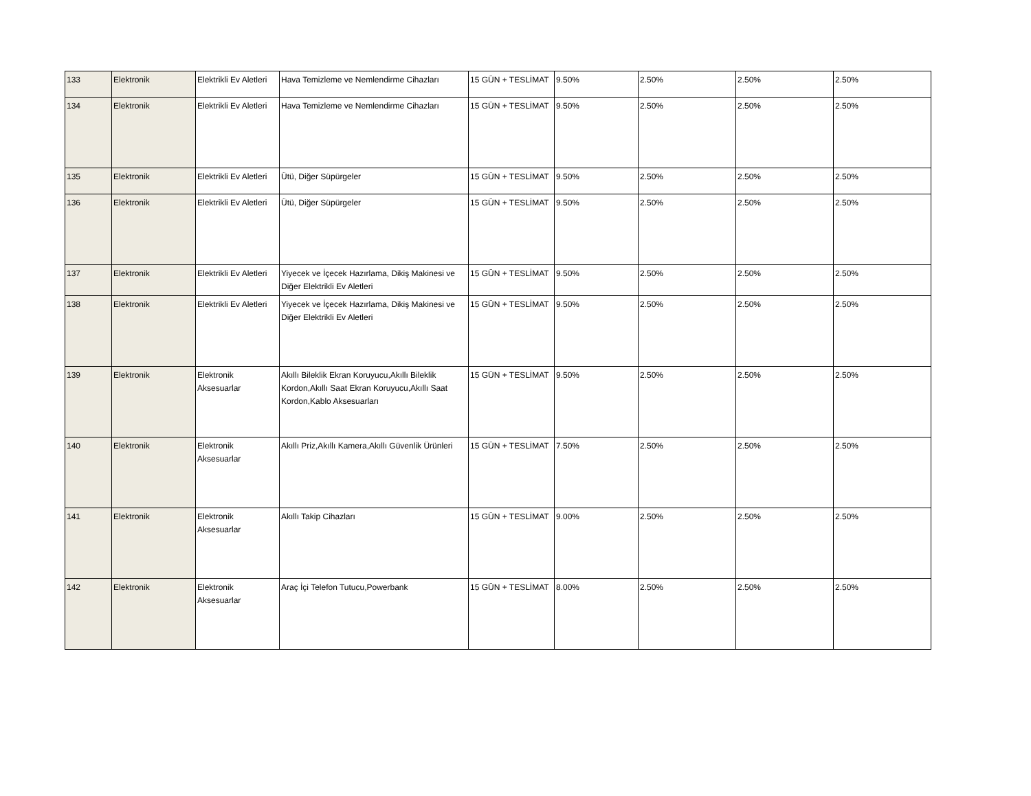| 133 | Elektronik | Elektrikli Ev Aletleri | Hava Temizleme ve Nemlendirme Cihazları | 15 GÜN + TESLİMAT | 9.50% | 2.50% | 2.50% | 2.50% |
| 134 | Elektronik | Elektrikli Ev Aletleri | Hava Temizleme ve Nemlendirme Cihazları | 15 GÜN + TESLİMAT | 9.50% | 2.50% | 2.50% | 2.50% |
| 135 | Elektronik | Elektrikli Ev Aletleri | Ütü, Diğer Süpürgeler | 15 GÜN + TESLİMAT | 9.50% | 2.50% | 2.50% | 2.50% |
| 136 | Elektronik | Elektrikli Ev Aletleri | Ütü, Diğer Süpürgeler | 15 GÜN + TESLİMAT | 9.50% | 2.50% | 2.50% | 2.50% |
| 137 | Elektronik | Elektrikli Ev Aletleri | Yiyecek ve İçecek Hazırlama, Dikiş Makinesi ve Diğer Elektrikli Ev Aletleri | 15 GÜN + TESLİMAT | 9.50% | 2.50% | 2.50% | 2.50% |
| 138 | Elektronik | Elektrikli Ev Aletleri | Yiyecek ve İçecek Hazırlama, Dikiş Makinesi ve Diğer Elektrikli Ev Aletleri | 15 GÜN + TESLİMAT | 9.50% | 2.50% | 2.50% | 2.50% |
| 139 | Elektronik | Elektronik Aksesuarlar | Akıllı Bileklik Ekran Koruyucu,Akıllı Bileklik Kordon,Akıllı Saat Ekran Koruyucu,Akıllı Saat Kordon,Kablo Aksesuarları | 15 GÜN + TESLİMAT | 9.50% | 2.50% | 2.50% | 2.50% |
| 140 | Elektronik | Elektronik Aksesuarlar | Akıllı Priz,Akıllı Kamera,Akıllı Güvenlik Ürünleri | 15 GÜN + TESLİMAT | 7.50% | 2.50% | 2.50% | 2.50% |
| 141 | Elektronik | Elektronik Aksesuarlar | Akıllı Takip Cihazları | 15 GÜN + TESLİMAT | 9.00% | 2.50% | 2.50% | 2.50% |
| 142 | Elektronik | Elektronik Aksesuarlar | Araç İçi Telefon Tutucu,Powerbank | 15 GÜN + TESLİMAT | 8.00% | 2.50% | 2.50% | 2.50% |